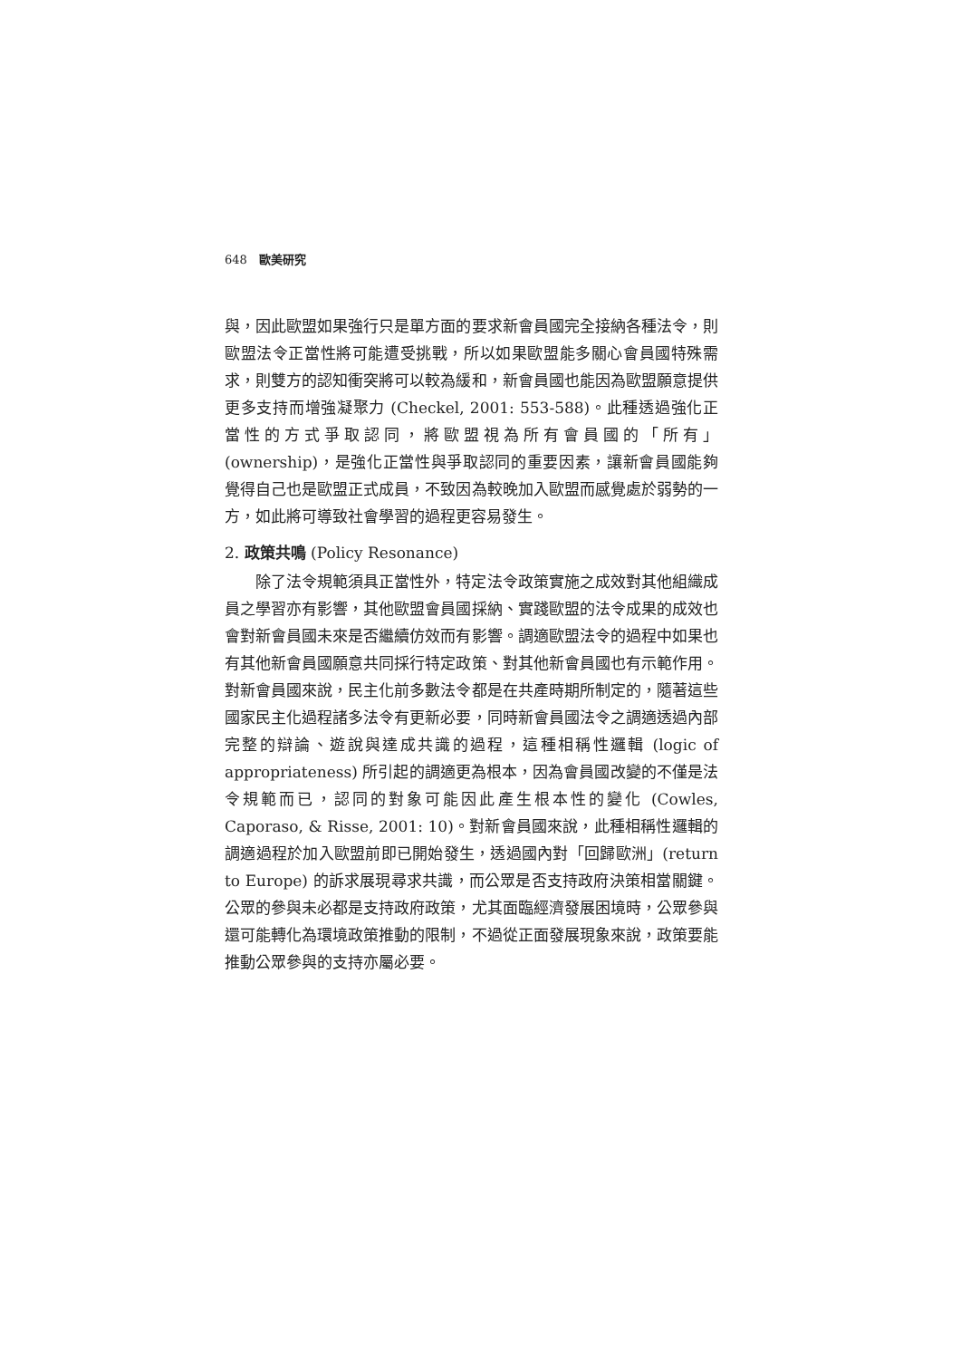648　歐美研究
與，因此歐盟如果強行只是單方面的要求新會員國完全接納各種法令，則歐盟法令正當性將可能遭受挑戰，所以如果歐盟能多關心會員國特殊需求，則雙方的認知衝突將可以較為緩和，新會員國也能因為歐盟願意提供更多支持而增強凝聚力 (Checkel, 2001: 553-588)。此種透過強化正當性的方式爭取認同，將歐盟視為所有會員國的「所有」(ownership)，是強化正當性與爭取認同的重要因素，讓新會員國能夠覺得自己也是歐盟正式成員，不致因為較晚加入歐盟而感覺處於弱勢的一方，如此將可導致社會學習的過程更容易發生。
2. 政策共鳴 (Policy Resonance)
除了法令規範須具正當性外，特定法令政策實施之成效對其他組織成員之學習亦有影響，其他歐盟會員國採納、實踐歐盟的法令成果的成效也會對新會員國未來是否繼續仿效而有影響。調適歐盟法令的過程中如果也有其他新會員國願意共同採行特定政策、對其他新會員國也有示範作用。對新會員國來說，民主化前多數法令都是在共產時期所制定的，隨著這些國家民主化過程諸多法令有更新必要，同時新會員國法令之調適透過內部完整的辯論、遊說與達成共識的過程，這種相稱性邏輯 (logic of appropriateness) 所引起的調適更為根本，因為會員國改變的不僅是法令規範而已，認同的對象可能因此產生根本性的變化 (Cowles, Caporaso, & Risse, 2001: 10)。對新會員國來說，此種相稱性邏輯的調適過程於加入歐盟前即已開始發生，透過國內對「回歸歐洲」(return to Europe) 的訴求展現尋求共識，而公眾是否支持政府決策相當關鍵。公眾的參與未必都是支持政府政策，尤其面臨經濟發展困境時，公眾參與還可能轉化為環境政策推動的限制，不過從正面發展現象來說，政策要能推動公眾參與的支持亦屬必要。